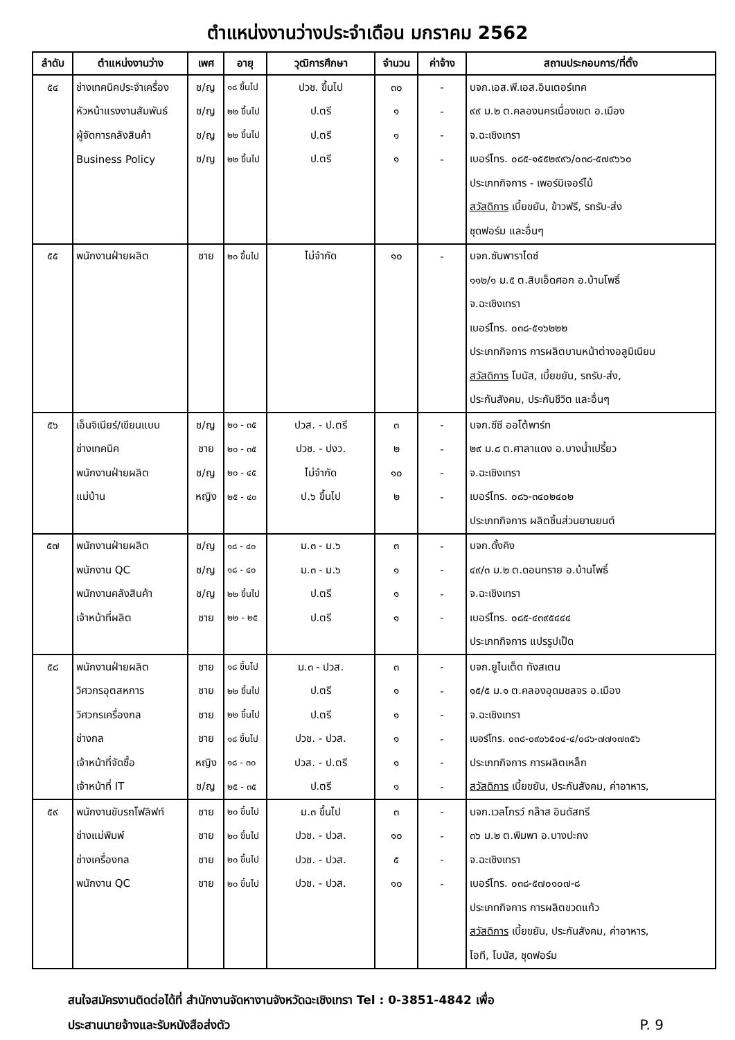ตำแหน่งงานว่างประจำเดือน มกราคม 2562
| ลำดับ | ตำแหน่งงานว่าง | เพศ | อายุ | วุฒิการศึกษา | จำนวน | ค่าจ้าง | สถานประกอบการ/ที่ตั้ง |
| --- | --- | --- | --- | --- | --- | --- | --- |
| ๕๔ | ช่างเทคนิคประจำเครื่อง | ช/ญ | ๑๘ ขึ้นไป | ปวช. ขึ้นไป | ๓๐ | - | บจก.เอส.พี.เอส.อินเตอร์เทค |
| | หัวหน้าแรงงานสัมพันธ์ | ช/ญ | ๒๒ ขึ้นไป | ป.ตรี | ๑ | - | ๙๙ ม.๒ ต.คลองนครเนื่องเขต อ.เมือง |
| | ผู้จัดการคลังสินค้า | ช/ญ | ๒๒ ขึ้นไป | ป.ตรี | ๑ | - | จ.ฉะเชิงเทรา |
| | Business Policy | ช/ญ | ๒๒ ขึ้นไป | ป.ตรี | ๑ | - | เบอร์โทร. ๐๘๕-๑๕๕๒๙๙๖/๐๓๘-๕๗๙๖๖๐ |
| | | | | | | | ประเภทกิจการ - เพอร์นิเจอร์ไม้ |
| | | | | | | | สวัสดิการ เบี้ยขยัน, ข้าวฟรี, รถรับ-ส่ง |
| | | | | | | | ชุดฟอร์ม และอื่นๆ |
| ๕๕ | พนักงานฝ่ายผลิต | ชาย | ๒๐ ขึ้นไป | ไม่จำกัด | ๑๐ | - | บจก.ซันพาราไดซ์ |
| | | | | | | | ๑๑๒/๑ ม.๕ ต.สิบเอ็ดศอก อ.บ้านโพธิ์ |
| | | | | | | | จ.ฉะเชิงเทรา |
| | | | | | | | เบอร์โทร. ๐๓๘-๕๑๖๒๒๒ |
| | | | | | | | ประเภทกิจการ การผลิตบานหน้าต่างอลูมิเนียม |
| | | | | | | | สวัสดิการ โบนัส, เบี้ยขยัน, รถรับ-ส่ง, |
| | | | | | | | ประกันสังคม, ประกันชีวิต และอื่นๆ |
| ๕๖ | เอ็นจิเนียร์/เขียนแบบ | ช/ญ | ๒๐ - ๓๕ | ปวส. - ป.ตรี | ๓ | - | บจก.ซีซี ออโต้พาร์ท |
| | ช่างเทคนิค | ชาย | ๒๐ - ๓๕ | ปวช. - ปงว. | ๒ | - | ๒๙ ม.๘ ต.ศาลาแดง อ.บางน้ำเปรี้ยว |
| | พนักงานฝ่ายผลิต | ช/ญ | ๒๐ - ๔๕ | ไม่จำกัด | ๑๐ | - | จ.ฉะเชิงเทรา |
| | แม่บ้าน | หญิง | ๒๕ - ๔๐ | ป.๖ ขึ้นไป | ๒ | - | เบอร์โทร. ๐๘๖-๓๔๐๒๔๐๒ |
| | | | | | | | ประเภทกิจการ ผลิตชิ้นส่วนยานยนต์ |
| ๕๗ | พนักงานฝ่ายผลิต | ช/ญ | ๑๘ - ๔๐ | ม.๓ - ม.๖ | ๓ | - | บจก.ดั้งคิง |
| | พนักงาน QC | ช/ญ | ๑๘ - ๔๐ | ม.๓ - ม.๖ | ๑ | - | ๔๙/๓ ม.๒ ต.ดอนทราย อ.บ้านโพธิ์ |
| | พนักงานคลังสินค้า | ช/ญ | ๒๒ ขึ้นไป | ป.ตรี | ๑ | - | จ.ฉะเชิงเทรา |
| | เจ้าหน้าที่ผลิต | ชาย | ๒๒ - ๒๕ | ป.ตรี | ๑ | - | เบอร์โทร. ๐๘๕-๔๓๙๕๔๔๔ |
| | | | | | | | ประเภทกิจการ แปรรูปเป็ด |
| ๕๘ | พนักงานฝ่ายผลิต | ชาย | ๑๘ ขึ้นไป | ม.๓ - ปวส. | ๓ | - | บจก.ยูไนเต็ด ทังสเตน |
| | วิศวกรอุตสหการ | ชาย | ๒๒ ขึ้นไป | ป.ตรี | ๑ | - | ๑๕/๕ ม.๑ ต.คลองอุดมชลจร อ.เมือง |
| | วิศวกรเครื่องกล | ชาย | ๒๒ ขึ้นไป | ป.ตรี | ๑ | - | จ.ฉะเชิงเทรา |
| | ช่างกล | ชาย | ๑๘ ขึ้นไป | ปวช. - ปวส. | ๑ | - | เบอร์โทร. ๐๓๘-๐๙๐๖๕๐๔-๔/๐๘๖-๗๗๑๗๓๕๖ |
| | เจ้าหน้าที่จัดซื้อ | หญิง | ๑๘ - ๓๐ | ปวส. - ป.ตรี | ๑ | - | ประเภทกิจการ การผลิตเหล็ก |
| | เจ้าหน้าที่ IT | ช/ญ | ๒๕ - ๓๕ | ป.ตรี | ๑ | - | สวัสดิการ เบี้ยขยัน, ประกันสังคม, ค่าอาหาร, |
| ๕๙ | พนักงานขับรถโฟลิฟท์ | ชาย | ๒๐ ขึ้นไป | ม.๓ ขึ้นไป | ๓ | - | บจก.เวลโกรว์ กล๊าส อินดัสทรี |
| | ช่างแม่พิมพ์ | ชาย | ๒๐ ขึ้นไป | ปวช. - ปวส. | ๑๐ | - | ๓๖ ม.๒ ต.พิมพา อ.บางปะกง |
| | ช่างเครื่องกล | ชาย | ๒๐ ขึ้นไป | ปวช. - ปวส. | ๕ | - | จ.ฉะเชิงเทรา |
| | พนักงาน QC | ชาย | ๒๐ ขึ้นไป | ปวช. - ปวส. | ๑๐ | - | เบอร์โทร. ๐๓๘-๕๗๐๑๐๗-๘ |
| | | | | | | | ประเภทกิจการ การผลิตขวดแก้ว |
| | | | | | | | สวัสดิการ เบี้ยขยัน, ประกันสังคม, ค่าอาหาร, |
| | | | | | | | โอที, โบนัส, ชุดฟอร์ม |
สนใจสมัครงานติดต่อได้ที่ สำนักงานจัดหางานจังหวัดฉะเชิงเทรา Tel : 0-3851-4842 เพื่อ
ประสานนายจ้างและรับหนังสือส่งตัว P. 9